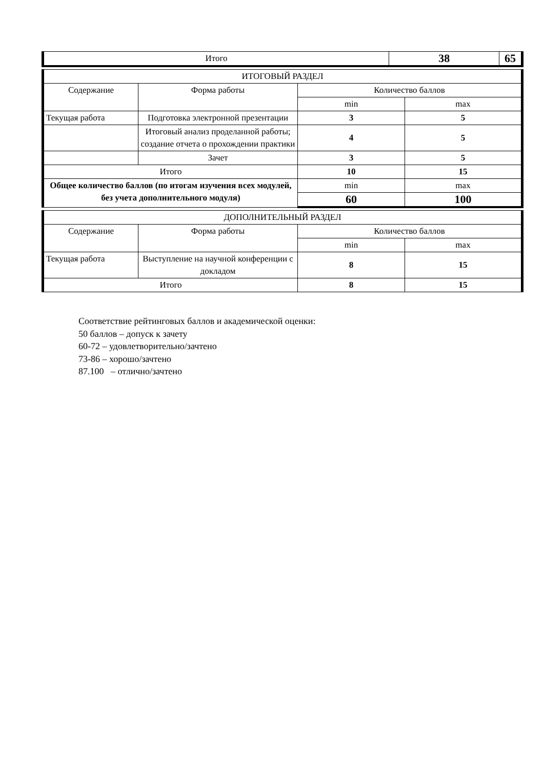| Итого | 38 | 65 |
| ИТОГОВЫЙ РАЗДЕЛ | | | |
| --- | --- | --- | --- |
| Содержание | Форма работы | Количество баллов | |
| | | min | max |
| Текущая работа | Подготовка электронной презентации | 3 | 5 |
| | Итоговый анализ проделанной работы; создание отчета о прохождении практики | 4 | 5 |
| | Зачет | 3 | 5 |
| Итого | | 10 | 15 |
| Общее количество баллов (по итогам изучения всех модулей, без учета дополнительного модуля) | | min | max |
| | | 60 | 100 |
| ДОПОЛНИТЕЛЬНЫЙ РАЗДЕЛ | | | |
| --- | --- | --- | --- |
| Содержание | Форма работы | Количество баллов | |
| | | min | max |
| Текущая работа | Выступление на научной конференции с докладом | 8 | 15 |
| Итого | | 8 | 15 |
Соответствие рейтинговых баллов и академической оценки:
50 баллов – допуск к зачету
60-72 – удовлетворительно/зачтено
73-86 – хорошо/зачтено
87.100 – отлично/зачтено